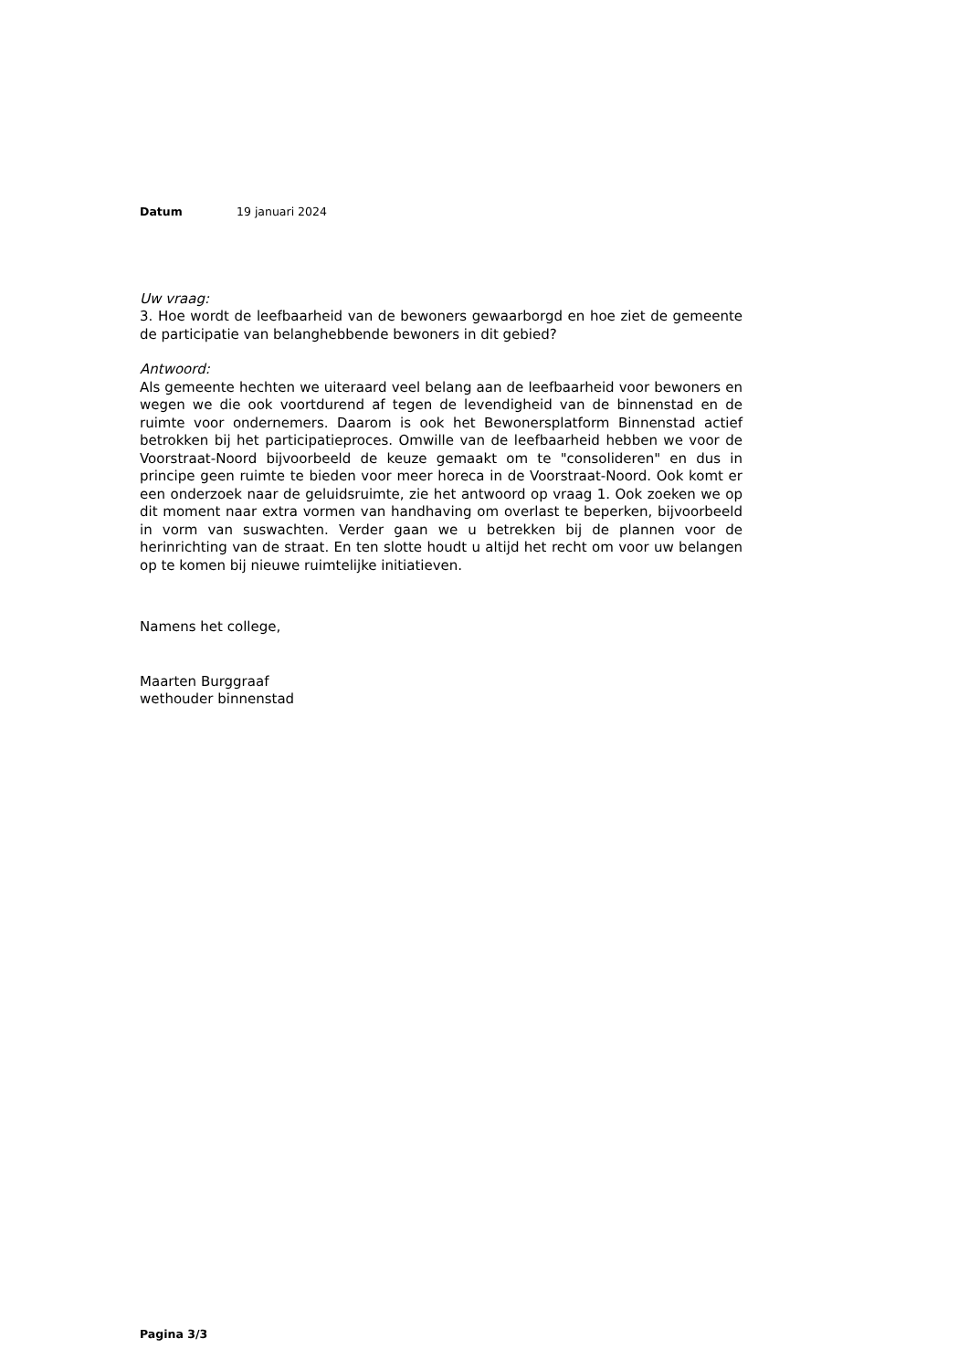Datum 19 januari 2024
Uw vraag:
3. Hoe wordt de leefbaarheid van de bewoners gewaarborgd en hoe ziet de gemeente de participatie van belanghebbende bewoners in dit gebied?
Antwoord:
Als gemeente hechten we uiteraard veel belang aan de leefbaarheid voor bewoners en wegen we die ook voortdurend af tegen de levendigheid van de binnenstad en de ruimte voor ondernemers. Daarom is ook het Bewonersplatform Binnenstad actief betrokken bij het participatieproces. Omwille van de leefbaarheid hebben we voor de Voorstraat-Noord bijvoorbeeld de keuze gemaakt om te "consolideren" en dus in principe geen ruimte te bieden voor meer horeca in de Voorstraat-Noord. Ook komt er een onderzoek naar de geluidsruimte, zie het antwoord op vraag 1. Ook zoeken we op dit moment naar extra vormen van handhaving om overlast te beperken, bijvoorbeeld in vorm van suswachten. Verder gaan we u betrekken bij de plannen voor de herinrichting van de straat. En ten slotte houdt u altijd het recht om voor uw belangen op te komen bij nieuwe ruimtelijke initiatieven.
Namens het college,
Maarten Burggraaf
wethouder binnenstad
Pagina 3/3